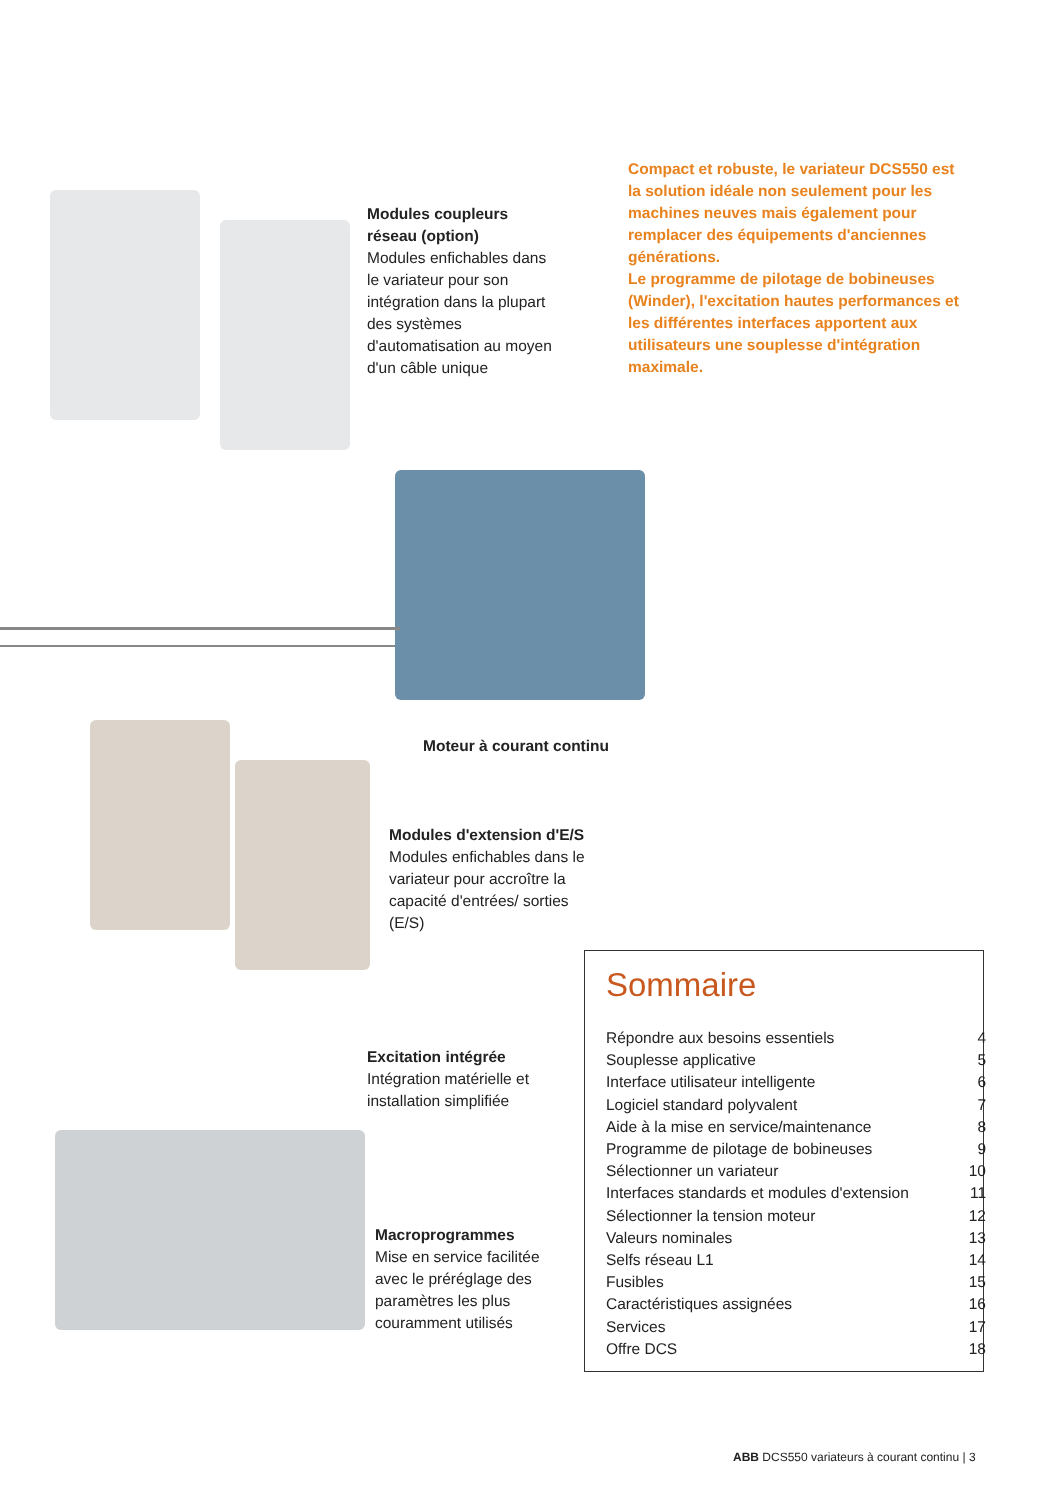Compact et robuste, le variateur DCS550 est la solution idéale non seulement pour les machines neuves mais également pour remplacer des équipements d'anciennes générations.
Le programme de pilotage de bobineuses (Winder), l'excitation hautes performances et les différentes interfaces apportent aux utilisateurs une souplesse d'intégration maximale.
Modules coupleurs réseau (option)
Modules enfichables dans le variateur pour son intégration dans la plupart des systèmes d'automatisation au moyen d'un câble unique
Moteur à courant continu
Modules d'extension d'E/S
Modules enfichables dans le variateur pour accroître la capacité d'entrées/ sorties (E/S)
Excitation intégrée
Intégration matérielle et installation simplifiée
Macroprogrammes
Mise en service facilitée avec le préréglage des paramètres les plus couramment utilisés
Sommaire
| Répondre aux besoins essentiels | 4 |
| Souplesse applicative | 5 |
| Interface utilisateur intelligente | 6 |
| Logiciel standard polyvalent | 7 |
| Aide à la mise en service/maintenance | 8 |
| Programme de pilotage de bobineuses | 9 |
| Sélectionner un variateur | 10 |
| Interfaces standards et modules d'extension | 11 |
| Sélectionner la tension moteur | 12 |
| Valeurs nominales | 13 |
| Selfs réseau L1 | 14 |
| Fusibles | 15 |
| Caractéristiques assignées | 16 |
| Services | 17 |
| Offre DCS | 18 |
ABB DCS550 variateurs à courant continu | 3